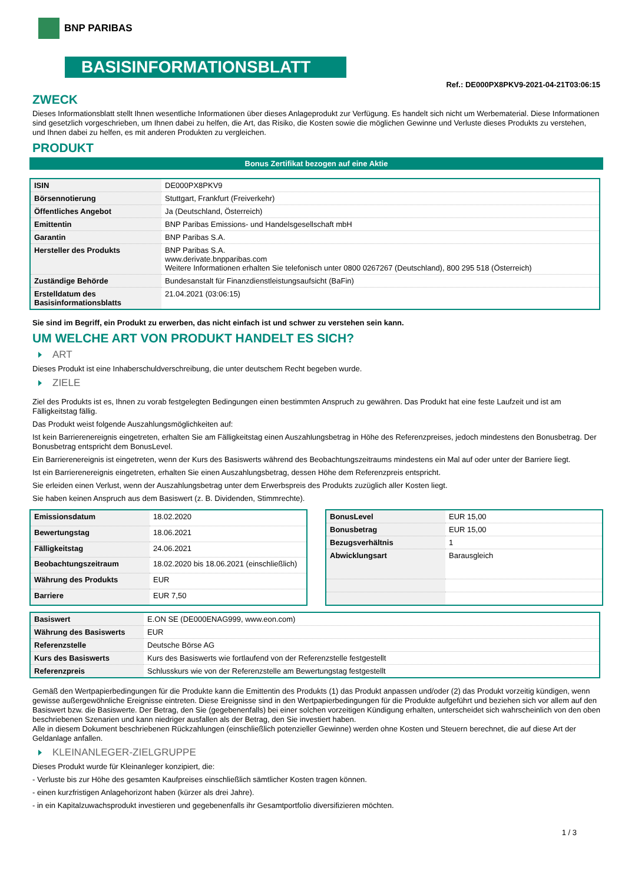BNP PARIBAS
BASISINFORMATIONSBLATT
Ref.: DE000PX8PKV9-2021-04-21T03:06:15
ZWECK
Dieses Informationsblatt stellt Ihnen wesentliche Informationen über dieses Anlageprodukt zur Verfügung. Es handelt sich nicht um Werbematerial. Diese Informationen sind gesetzlich vorgeschrieben, um Ihnen dabei zu helfen, die Art, das Risiko, die Kosten sowie die möglichen Gewinne und Verluste dieses Produkts zu verstehen, und Ihnen dabei zu helfen, es mit anderen Produkten zu vergleichen.
PRODUKT
Bonus Zertifikat bezogen auf eine Aktie
| ISIN | DE000PX8PKV9 |
| Börsennotierung | Stuttgart, Frankfurt (Freiverkehr) |
| Öffentliches Angebot | Ja (Deutschland, Österreich) |
| Emittentin | BNP Paribas Emissions- und Handelsgesellschaft mbH |
| Garantin | BNP Paribas S.A. |
| Hersteller des Produkts | BNP Paribas S.A. www.derivate.bnpparibas.com Weitere Informationen erhalten Sie telefonisch unter 0800 0267267 (Deutschland), 800 295 518 (Österreich) |
| Zuständige Behörde | Bundesanstalt für Finanzdienstleistungsaufsicht (BaFin) |
| Erstelldatum des Basisinformationsblatts | 21.04.2021 (03:06:15) |
Sie sind im Begriff, ein Produkt zu erwerben, das nicht einfach ist und schwer zu verstehen sein kann.
UM WELCHE ART VON PRODUKT HANDELT ES SICH?
ART
Dieses Produkt ist eine Inhaberschuldverschreibung, die unter deutschem Recht begeben wurde.
ZIELE
Ziel des Produkts ist es, Ihnen zu vorab festgelegten Bedingungen einen bestimmten Anspruch zu gewähren. Das Produkt hat eine feste Laufzeit und ist am Fälligkeitstag fällig.
Das Produkt weist folgende Auszahlungsmöglichkeiten auf:
Ist kein Barrierenereignis eingetreten, erhalten Sie am Fälligkeitstag einen Auszahlungsbetrag in Höhe des Referenzpreises, jedoch mindestens den Bonusbetrag. Der Bonusbetrag entspricht dem BonusLevel.
Ein Barrierenereignis ist eingetreten, wenn der Kurs des Basiswerts während des Beobachtungszeitraums mindestens ein Mal auf oder unter der Barriere liegt.
Ist ein Barrierenereignis eingetreten, erhalten Sie einen Auszahlungsbetrag, dessen Höhe dem Referenzpreis entspricht.
Sie erleiden einen Verlust, wenn der Auszahlungsbetrag unter dem Erwerbspreis des Produkts zuzüglich aller Kosten liegt.
Sie haben keinen Anspruch aus dem Basiswert (z. B. Dividenden, Stimmrechte).
| Emissionsdatum | 18.02.2020 |
| Bewertungstag | 18.06.2021 |
| Fälligkeitstag | 24.06.2021 |
| Beobachtungszeitraum | 18.02.2020 bis 18.06.2021 (einschließlich) |
| Währung des Produkts | EUR |
| Barriere | EUR 7,50 |
| BonusLevel | EUR 15,00 |
| Bonusbetrag | EUR 15,00 |
| Bezugsverhältnis | 1 |
| Abwicklungsart | Barausgleich |
| Basiswert | E.ON SE (DE000ENAG999, www.eon.com) |
| Währung des Basiswerts | EUR |
| Referenzstelle | Deutsche Börse AG |
| Kurs des Basiswerts | Kurs des Basiswerts wie fortlaufend von der Referenzstelle festgestellt |
| Referenzpreis | Schlusskurs wie von der Referenzstelle am Bewertungstag festgestellt |
Gemäß den Wertpapierbedingungen für die Produkte kann die Emittentin des Produkts (1) das Produkt anpassen und/oder (2) das Produkt vorzeitig kündigen, wenn gewisse außergewöhnliche Ereignisse eintreten. Diese Ereignisse sind in den Wertpapierbedingungen für die Produkte aufgeführt und beziehen sich vor allem auf den Basiswert bzw. die Basiswerte. Der Betrag, den Sie (gegebenenfalls) bei einer solchen vorzeitigen Kündigung erhalten, unterscheidet sich wahrscheinlich von den oben beschriebenen Szenarien und kann niedriger ausfallen als der Betrag, den Sie investiert haben.
Alle in diesem Dokument beschriebenen Rückzahlungen (einschließlich potenzieller Gewinne) werden ohne Kosten und Steuern berechnet, die auf diese Art der Geldanlage anfallen.
KLEINANLEGER-ZIELGRUPPE
Dieses Produkt wurde für Kleinanleger konzipiert, die:
- Verluste bis zur Höhe des gesamten Kaufpreises einschließlich sämtlicher Kosten tragen können.
- einen kurzfristigen Anlagehorizont haben (kürzer als drei Jahre).
- in ein Kapitalzuwachsprodukt investieren und gegebenenfalls ihr Gesamtportfolio diversifizieren möchten.
1 / 3